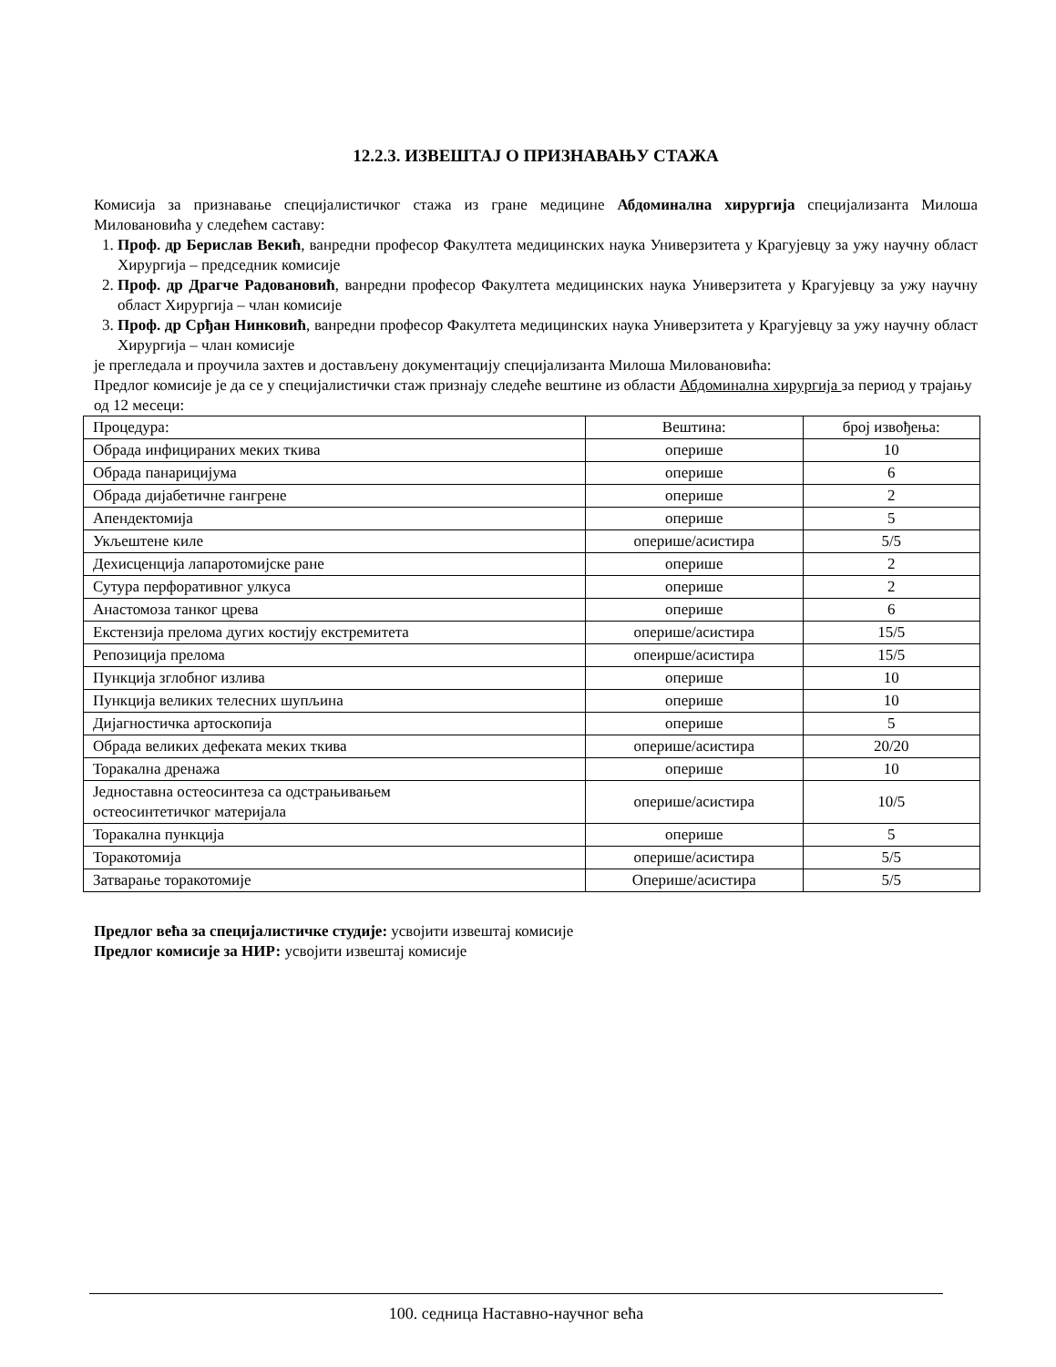12.2.3. ИЗВЕШТАЈ О ПРИЗНАВАЊУ СТАЖА
Комисија за признавање специјалистичког стажа из гране медицине Абдоминална хирургија специјализанта Милоша Миловановића у следећем саставу:
1. Проф. др Берислав Векић, ванредни професор Факултета медицинских наука Универзитета у Крагујевцу за ужу научну област Хирургија – председник комисије
2. Проф. др Драгче Радовановић, ванредни професор Факултета медицинских наука Универзитета у Крагујевцу за ужу научну област Хирургија – члан комисије
3. Проф. др Срђан Нинковић, ванредни професор Факултета медицинских наука Универзитета у Крагујевцу за ужу научну област Хирургија – члан комисије
је прегледала и проучила захтев и достављену документацију специјализанта Милоша Миловановића:
Предлог комисије је да се у специјалистички стаж признају следеће вештине из области Абдоминална хирургија за период у трајању од 12 месеци:
| Процедура: | Вештина: | број извођења: |
| Обрада инфицираних меких ткива | оперише | 10 |
| Обрада панарицијума | оперише | 6 |
| Обрада дијабетичне гангрене | оперише | 2 |
| Апендектомија | оперише | 5 |
| Укљештене киле | оперише/асистира | 5/5 |
| Дехисценција лапаротомијске ране | оперише | 2 |
| Сутура перфоративног улкуса | оперише | 2 |
| Анастомоза танког црева | оперише | 6 |
| Екстензија прелома дугих костију екстремитета | оперише/асистира | 15/5 |
| Репозиција прелома | опеирше/асистира | 15/5 |
| Пункција зглобног излива | оперише | 10 |
| Пункција великих телесних шупљина | оперише | 10 |
| Дијагностичка артоскопија | оперише | 5 |
| Обрада великих дефеката меких ткива | оперише/асистира | 20/20 |
| Торакална дренажа | оперише | 10 |
| Једноставна остеосинтеза са одстрањивањем остеосинтетичког материјала | оперише/асистира | 10/5 |
| Торакална пункција | оперише | 5 |
| Торакотомија | оперише/асистира | 5/5 |
| Затварање торакотомије | Оперише/асистира | 5/5 |
Предлог већа за специјалистичке студије: усвојити извештај комисије
Предлог комисије за НИР: усвојити извештај комисије
100. седница Наставно-научног већа